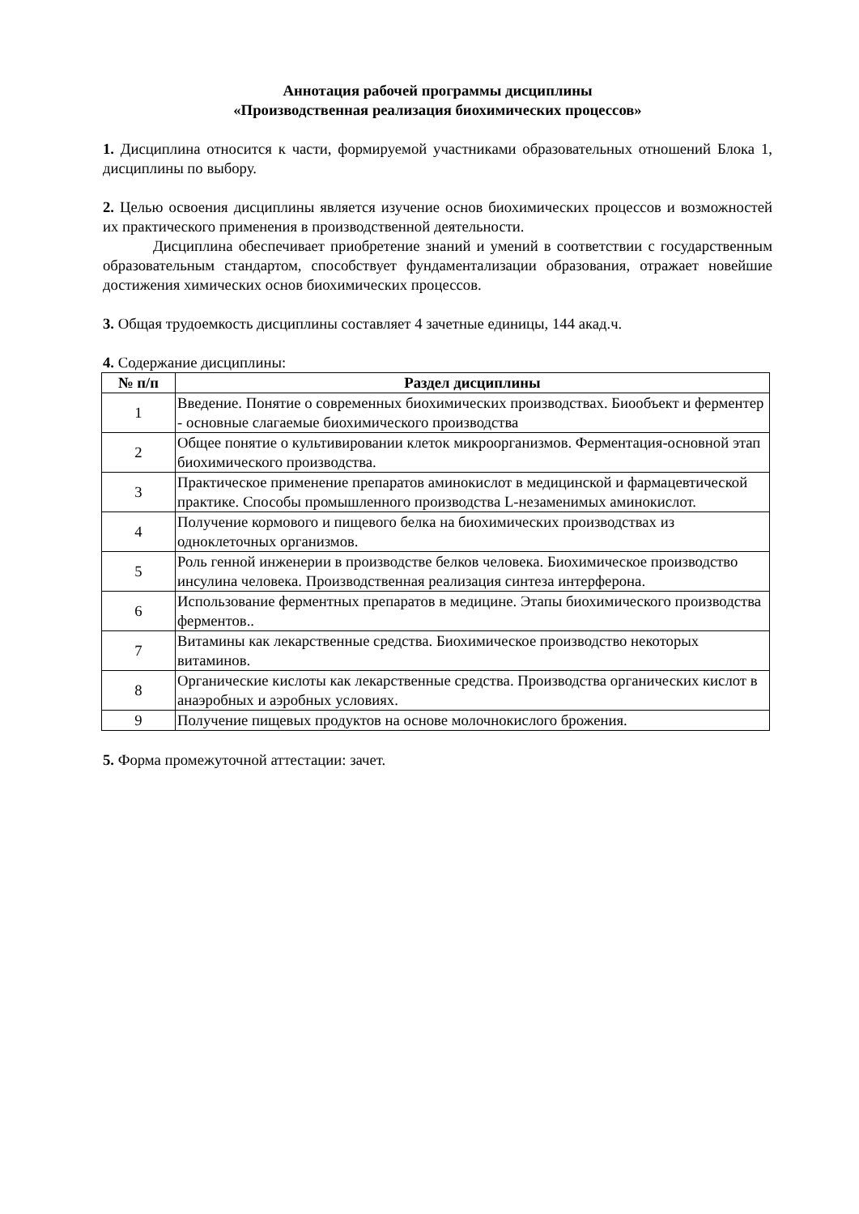Аннотация рабочей программы дисциплины
«Производственная реализация биохимических процессов»
1. Дисциплина относится к части, формируемой участниками образовательных отношений Блока 1, дисциплины по выбору.
2. Целью освоения дисциплины является изучение основ биохимических процессов и возможностей их практического применения в производственной деятельности.
Дисциплина обеспечивает приобретение знаний и умений в соответствии с государственным образовательным стандартом, способствует фундаментализации образования, отражает новейшие достижения химических основ биохимических процессов.
3. Общая трудоемкость дисциплины составляет 4 зачетные единицы, 144 акад.ч.
4. Содержание дисциплины:
| № п/п | Раздел дисциплины |
| --- | --- |
| 1 | Введение. Понятие о современных биохимических производствах. Биообъект и ферментер - основные слагаемые биохимического производства |
| 2 | Общее понятие о культивировании клеток микроорганизмов. Ферментация-основной этап биохимического производства. |
| 3 | Практическое применение препаратов аминокислот в медицинской и фармацевтической практике. Способы промышленного производства L-незаменимых аминокислот. |
| 4 | Получение кормового и пищевого белка на биохимических производствах из одноклеточных организмов. |
| 5 | Роль генной инженерии в производстве белков человека. Биохимическое производство инсулина человека. Производственная реализация синтеза интерферона. |
| 6 | Использование ферментных препаратов в медицине. Этапы биохимического производства ферментов.. |
| 7 | Витамины как лекарственные средства. Биохимическое производство некоторых витаминов. |
| 8 | Органические кислоты как лекарственные средства. Производства органических кислот в анаэробных и аэробных условиях. |
| 9 | Получение пищевых продуктов на основе молочнокислого брожения. |
5. Форма промежуточной аттестации: зачет.